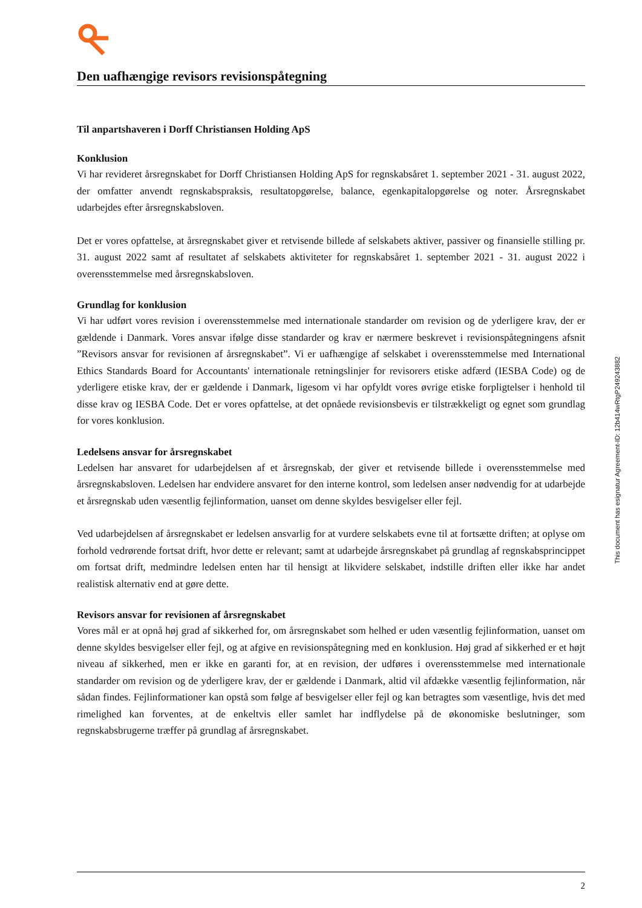Den uafhængige revisors revisionspåtegning
Til anpartshaveren i Dorff Christiansen Holding ApS
Konklusion
Vi har revideret årsregnskabet for Dorff Christiansen Holding ApS for regnskabsåret 1. september 2021 - 31. august 2022, der omfatter anvendt regnskabspraksis, resultatopgørelse, balance, egenkapitalopgørelse og noter. Årsregnskabet udarbejdes efter årsregnskabsloven.
Det er vores opfattelse, at årsregnskabet giver et retvisende billede af selskabets aktiver, passiver og finansielle stilling pr. 31. august 2022 samt af resultatet af selskabets aktiviteter for regnskabsåret 1. september 2021 - 31. august 2022 i overensstemmelse med årsregnskabsloven.
Grundlag for konklusion
Vi har udført vores revision i overensstemmelse med internationale standarder om revision og de yderligere krav, der er gældende i Danmark. Vores ansvar ifølge disse standarder og krav er nærmere beskrevet i revisionspåtegningens afsnit ”Revisors ansvar for revisionen af årsregnskabet”. Vi er uafhængige af selskabet i overensstemmelse med International Ethics Standards Board for Accountants' internationale retningslinjer for revisorers etiske adfærd (IESBA Code) og de yderligere etiske krav, der er gældende i Danmark, ligesom vi har opfyldt vores øvrige etiske forpligtelser i henhold til disse krav og IESBA Code. Det er vores opfattelse, at det opnåede revisionsbevis er tilstrækkeligt og egnet som grundlag for vores konklusion.
Ledelsens ansvar for årsregnskabet
Ledelsen har ansvaret for udarbejdelsen af et årsregnskab, der giver et retvisende billede i overensstemmelse med årsregnskabsloven. Ledelsen har endvidere ansvaret for den interne kontrol, som ledelsen anser nødvendig for at udarbejde et årsregnskab uden væsentlig fejlinformation, uanset om denne skyldes besvigelser eller fejl.
Ved udarbejdelsen af årsregnskabet er ledelsen ansvarlig for at vurdere selskabets evne til at fortsætte driften; at oplyse om forhold vedrørende fortsat drift, hvor dette er relevant; samt at udarbejde årsregnskabet på grundlag af regnskabsprincippet om fortsat drift, medmindre ledelsen enten har til hensigt at likvidere selskabet, indstille driften eller ikke har andet realistisk alternativ end at gøre dette.
Revisors ansvar for revisionen af årsregnskabet
Vores mål er at opnå høj grad af sikkerhed for, om årsregnskabet som helhed er uden væsentlig fejlinformation, uanset om denne skyldes besvigelser eller fejl, og at afgive en revisionspåtegning med en konklusion. Høj grad af sikkerhed er et højt niveau af sikkerhed, men er ikke en garanti for, at en revision, der udføres i overensstemmelse med internationale standarder om revision og de yderligere krav, der er gældende i Danmark, altid vil afdække væsentlig fejlinformation, når sådan findes. Fejlinformationer kan opstå som følge af besvigelser eller fejl og kan betragtes som væsentlige, hvis det med rimelighed kan forventes, at de enkeltvis eller samlet har indflydelse på de økonomiske beslutninger, som regnskabsbrugerne træffer på grundlag af årsregnskabet.
This document has esignatur Agreement-ID: 12b414wRtgP249243882
2